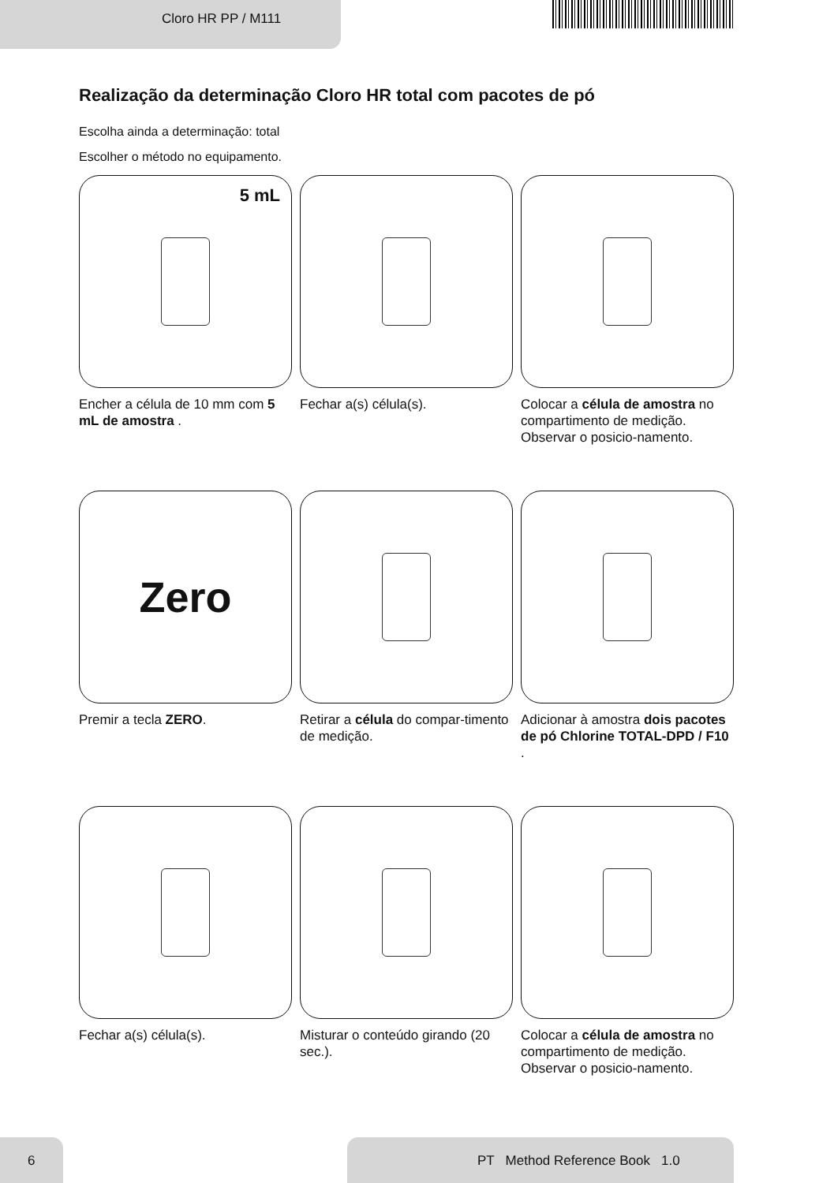Cloro HR PP / M111
Realização da determinação Cloro HR total com pacotes de pó
Escolha ainda a determinação: total
Escolher o método no equipamento.
5 mL
Encher a célula de 10 mm com 5 mL de amostra .
Fechar a(s) célula(s).
Colocar a célula de amostra no compartimento de medição. Observar o posicio-namento.
Zero
Premir a tecla ZERO.
Retirar a célula do compar-timento de medição.
Adicionar à amostra dois pacotes de pó Chlorine TOTAL-DPD / F10 .
Fechar a(s) célula(s).
Misturar o conteúdo girando (20 sec.).
Colocar a célula de amostra no compartimento de medição. Observar o posicio-namento.
6
PT Method Reference Book 1.0